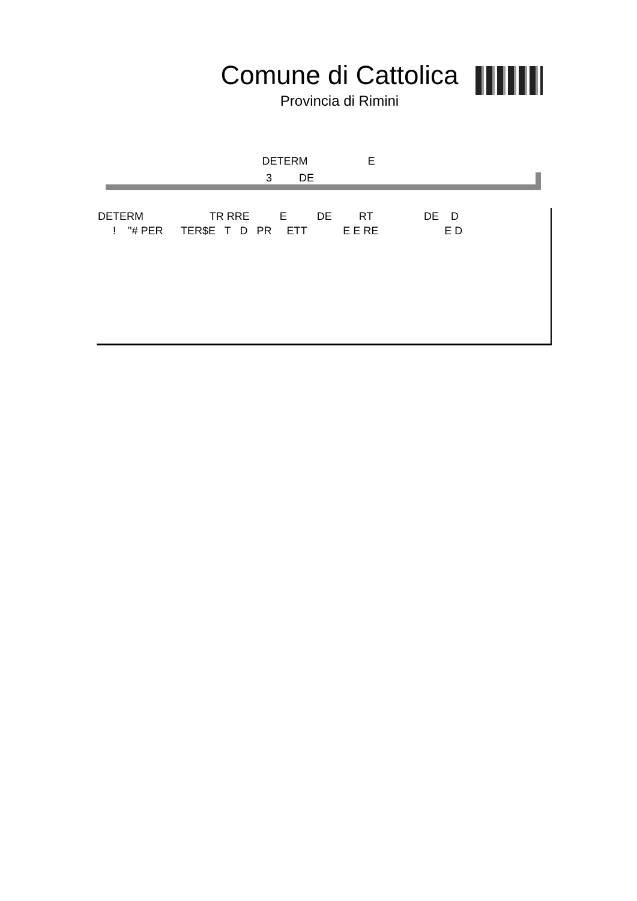Comune di Cattolica
Provincia di Rimini
DETERM E
3 DE
DETERM TR RRE E DE RT DE D
! "# PER TER$E T D PR ETT E E RE E D